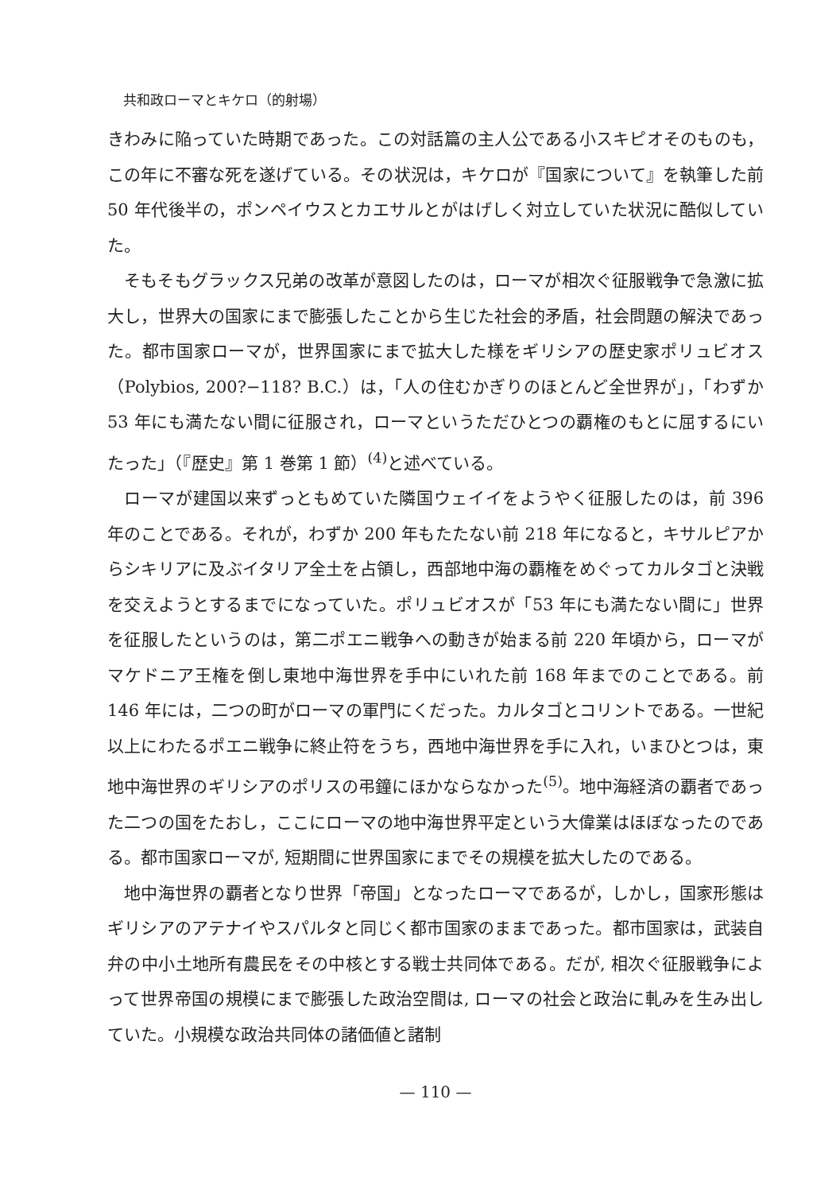共和政ローマとキケロ（的射場）
きわみに陥っていた時期であった。この対話篇の主人公である小スキピオそのものも，この年に不審な死を遂げている。その状況は，キケロが『国家について』を執筆した前 50 年代後半の，ポンペイウスとカエサルとがはげしく対立していた状況に酷似していた。
そもそもグラックス兄弟の改革が意図したのは，ローマが相次ぐ征服戦争で急激に拡大し，世界大の国家にまで膨張したことから生じた社会的矛盾，社会問題の解決であった。都市国家ローマが，世界国家にまで拡大した様をギリシアの歴史家ポリュビオス（Polybios, 200?−118? B.C.）は，「人の住むかぎりのほとんど全世界が」，「わずか 53 年にも満たない間に征服され，ローマというただひとつの覇権のもとに屈するにいたった」（『歴史』第 1 巻第 1 節）<sup>(4)</sup>と述べている。
ローマが建国以来ずっともめていた隣国ウェイイをようやく征服したのは，前 396 年のことである。それが，わずか 200 年もたたない前 218 年になると，キサルピアからシキリアに及ぶイタリア全土を占領し，西部地中海の覇権をめぐってカルタゴと決戦を交えようとするまでになっていた。ポリュビオスが「53 年にも満たない間に」世界を征服したというのは，第二ポエニ戦争への動きが始まる前 220 年頃から，ローマがマケドニア王権を倒し東地中海世界を手中にいれた前 168 年までのことである。前 146 年には，二つの町がローマの軍門にくだった。カルタゴとコリントである。一世紀以上にわたるポエニ戦争に終止符をうち，西地中海世界を手に入れ，いまひとつは，東地中海世界のギリシアのポリスの弔鐘にほかならなかった<sup>(5)</sup>。地中海経済の覇者であった二つの国をたおし，ここにローマの地中海世界平定という大偉業はほぼなったのである。都市国家ローマが, 短期間に世界国家にまでその規模を拡大したのである。
地中海世界の覇者となり世界「帝国」となったローマであるが，しかし，国家形態はギリシアのアテナイやスパルタと同じく都市国家のままであった。都市国家は，武装自弁の中小土地所有農民をその中核とする戦士共同体である。だが, 相次ぐ征服戦争によって世界帝国の規模にまで膨張した政治空間は, ローマの社会と政治に軋みを生み出していた。小規模な政治共同体の諸価値と諸制
— 110 —